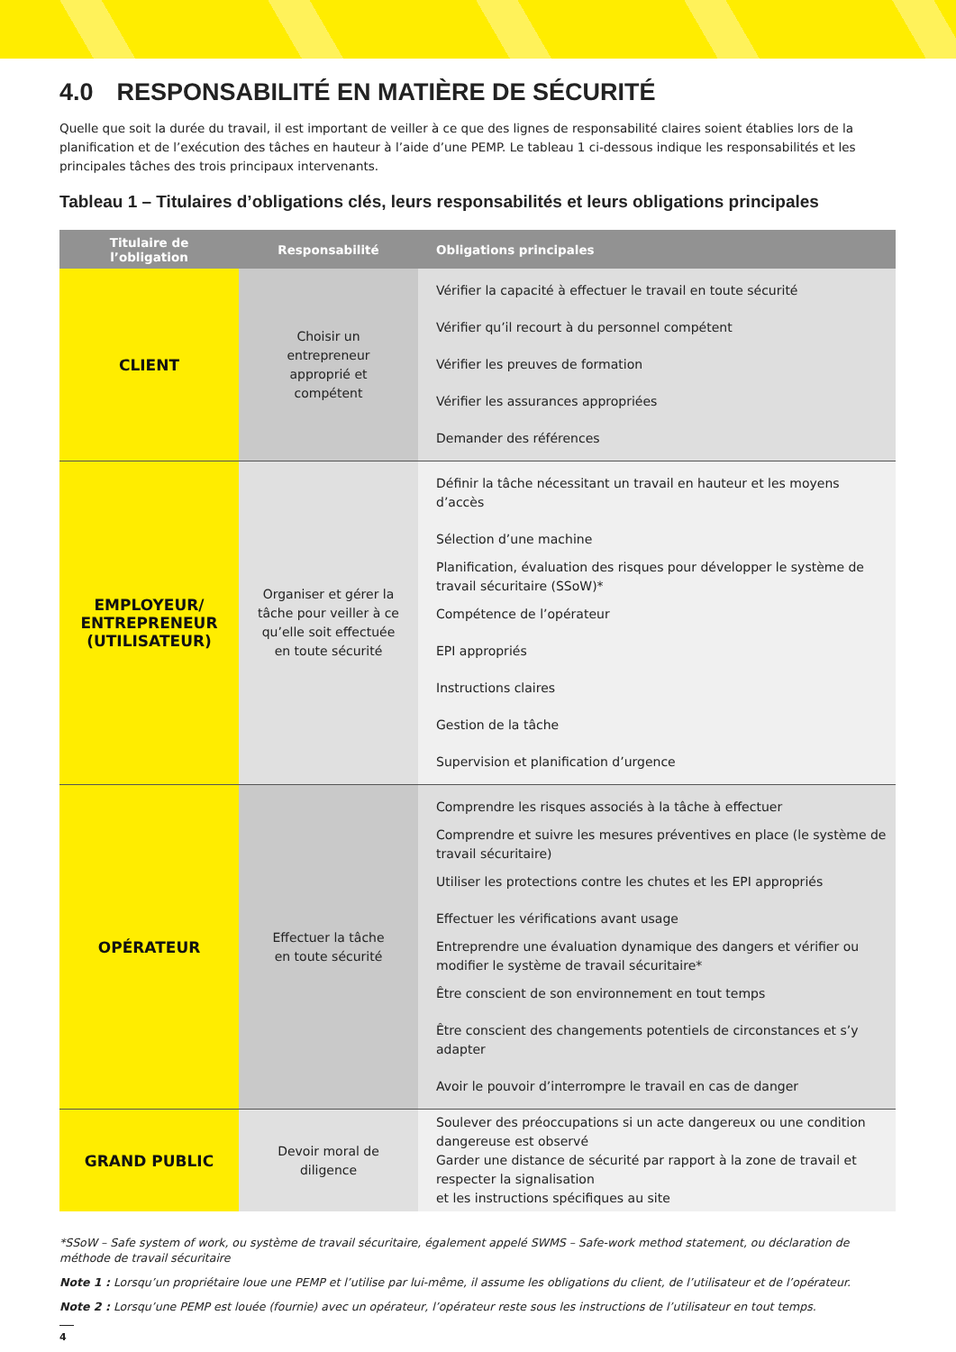4.0 RESPONSABILITÉ EN MATIÈRE DE SÉCURITÉ
Quelle que soit la durée du travail, il est important de veiller à ce que des lignes de responsabilité claires soient établies lors de la planification et de l’exécution des tâches en hauteur à l’aide d’une PEMP. Le tableau 1 ci-dessous indique les responsabilités et les principales tâches des trois principaux intervenants.
Tableau 1 – Titulaires d’obligations clés, leurs responsabilités et leurs obligations principales
| Titulaire de l’obligation | Responsabilité | Obligations principales |
| --- | --- | --- |
| CLIENT | Choisir un entrepreneur approprié et compétent | Vérifier la capacité à effectuer le travail en toute sécurité Vérifier qu’il recourt à du personnel compétent Vérifier les preuves de formation Vérifier les assurances appropriées Demander des références |
| EMPLOYEUR/ ENTREPRENEUR (UTILISATEUR) | Organiser et gérer la tâche pour veiller à ce qu’elle soit effectuée en toute sécurité | Définir la tâche nécessitant un travail en hauteur et les moyens d’accès Sélection d’une machine Planification, évaluation des risques pour développer le système de travail sécuritaire (SSoW)* Compétence de l’opérateur EPI appropriés Instructions claires Gestion de la tâche Supervision et planification d’urgence |
| OPÉRATEUR | Effectuer la tâche en toute sécurité | Comprendre les risques associés à la tâche à effectuer Comprendre et suivre les mesures préventives en place (le système de travail sécuritaire) Utiliser les protections contre les chutes et les EPI appropriés Effectuer les vérifications avant usage Entreprendre une évaluation dynamique des dangers et vérifier ou modifier le système de travail sécuritaire* Être conscient de son environnement en tout temps Être conscient des changements potentiels de circonstances et s’y adapter Avoir le pouvoir d’interrompre le travail en cas de danger |
| GRAND PUBLIC | Devoir moral de diligence | Soulever des préoccupations si un acte dangereux ou une condition dangereuse est observé Garder une distance de sécurité par rapport à la zone de travail et respecter la signalisation et les instructions spécifiques au site |
*SSoW – Safe system of work, ou système de travail sécuritaire, également appelé SWMS – Safe-work method statement, ou déclaration de méthode de travail sécuritaire
Note 1 : Lorsqu’un propriétaire loue une PEMP et l’utilise par lui-même, il assume les obligations du client, de l’utilisateur et de l’opérateur.
Note 2 : Lorsqu’une PEMP est louée (fournie) avec un opérateur, l’opérateur reste sous les instructions de l’utilisateur en tout temps.
4